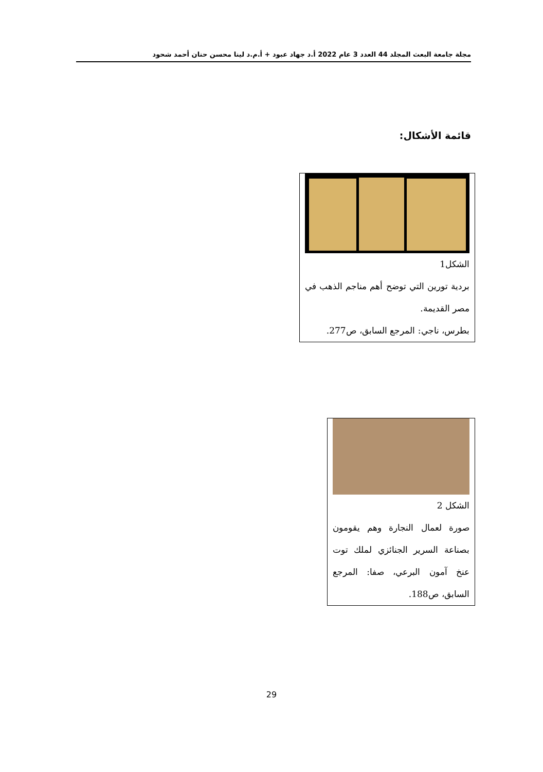مجلة جامعة البعث المجلد 44 العدد 3 عام 2022 أ.د جهاد عبود + أ.م.د لينا محسن حنان أحمد شحود
قائمة الأشكال:
الشكل1
بردية تورين التي توضح أهم مناجم الذهب في مصر القديمة.
بطرس، ناجي: المرجع السابق، ص277.
الشكل 2
صورة لعمال النجارة وهم يقومون بصناعة السرير الجنائزي لملك توت عنخ آمون البرعي، صفا: المرجع السابق، ص188.
29